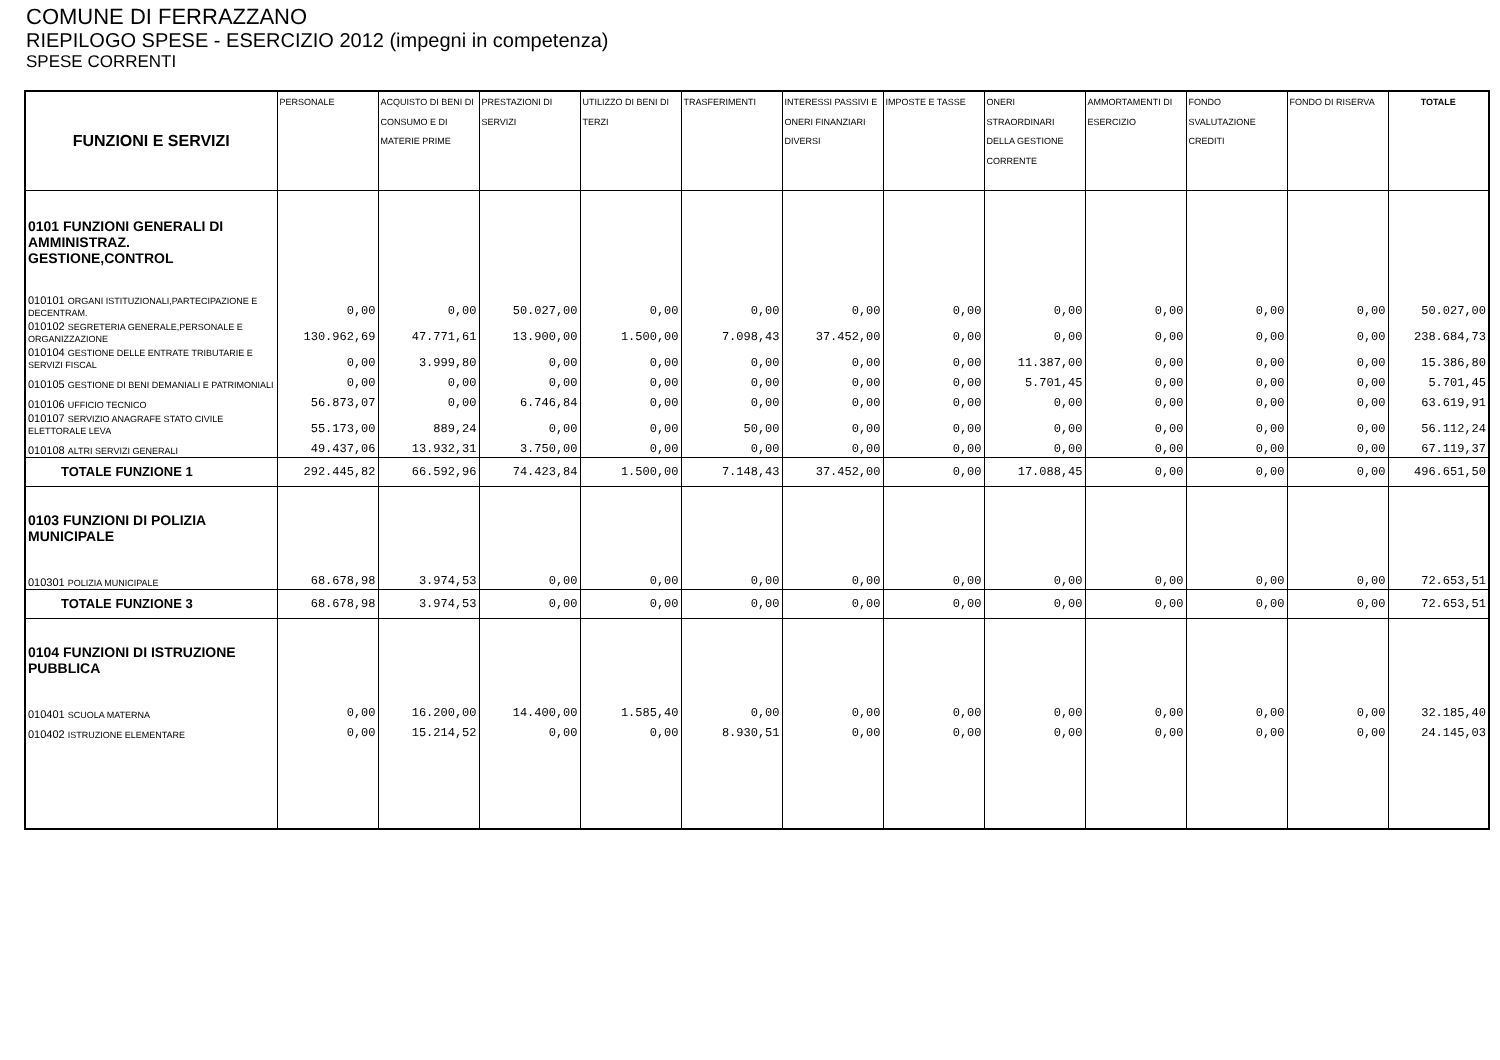COMUNE DI FERRAZZANO
RIEPILOGO SPESE - ESERCIZIO 2012 (impegni in competenza)
SPESE CORRENTI
| FUNZIONI E SERVIZI | PERSONALE | ACQUISTO DI BENI DI CONSUMO E DI MATERIE PRIME | PRESTAZIONI DI SERVIZI | UTILIZZO DI BENI DI TERZI | TRASFERIMENTI | INTERESSI PASSIVI E ONERI FINANZIARI DIVERSI | IMPOSTE E TASSE | ONERI STRAORDINARI DELLA GESTIONE CORRENTE | AMMORTAMENTI DI ESERCIZIO | FONDO SVALUTAZIONE CREDITI | FONDO DI RISERVA | TOTALE |
| --- | --- | --- | --- | --- | --- | --- | --- | --- | --- | --- | --- | --- |
| 0101 FUNZIONI GENERALI DI AMMINISTRAZ. GESTIONE,CONTROL | | | | | | | | | | | | |
| 010101 ORGANI ISTITUZIONALI,PARTECIPAZIONE E DECENTRAM. | 0,00 | 0,00 | 50.027,00 | 0,00 | 0,00 | 0,00 | 0,00 | 0,00 | 0,00 | 0,00 | 0,00 | 50.027,00 |
| 010102 SEGRETERIA GENERALE,PERSONALE E ORGANIZZAZIONE | 130.962,69 | 47.771,61 | 13.900,00 | 1.500,00 | 7.098,43 | 37.452,00 | 0,00 | 0,00 | 0,00 | 0,00 | 0,00 | 238.684,73 |
| 010104 GESTIONE DELLE ENTRATE TRIBUTARIE E SERVIZI FISCAL | 0,00 | 3.999,80 | 0,00 | 0,00 | 0,00 | 0,00 | 0,00 | 11.387,00 | 0,00 | 0,00 | 0,00 | 15.386,80 |
| 010105 GESTIONE DI BENI DEMANIALI E PATRIMONIALI | 0,00 | 0,00 | 0,00 | 0,00 | 0,00 | 0,00 | 0,00 | 5.701,45 | 0,00 | 0,00 | 0,00 | 5.701,45 |
| 010106 UFFICIO TECNICO | 56.873,07 | 0,00 | 6.746,84 | 0,00 | 0,00 | 0,00 | 0,00 | 0,00 | 0,00 | 0,00 | 0,00 | 63.619,91 |
| 010107 SERVIZIO ANAGRAFE STATO CIVILE ELETTORALE LEVA | 55.173,00 | 889,24 | 0,00 | 0,00 | 50,00 | 0,00 | 0,00 | 0,00 | 0,00 | 0,00 | 0,00 | 56.112,24 |
| 010108 ALTRI SERVIZI GENERALI | 49.437,06 | 13.932,31 | 3.750,00 | 0,00 | 0,00 | 0,00 | 0,00 | 0,00 | 0,00 | 0,00 | 0,00 | 67.119,37 |
| TOTALE FUNZIONE 1 | 292.445,82 | 66.592,96 | 74.423,84 | 1.500,00 | 7.148,43 | 37.452,00 | 0,00 | 17.088,45 | 0,00 | 0,00 | 0,00 | 496.651,50 |
| 0103 FUNZIONI DI POLIZIA MUNICIPALE | | | | | | | | | | | | |
| 010301 POLIZIA MUNICIPALE | 68.678,98 | 3.974,53 | 0,00 | 0,00 | 0,00 | 0,00 | 0,00 | 0,00 | 0,00 | 0,00 | 0,00 | 72.653,51 |
| TOTALE FUNZIONE 3 | 68.678,98 | 3.974,53 | 0,00 | 0,00 | 0,00 | 0,00 | 0,00 | 0,00 | 0,00 | 0,00 | 0,00 | 72.653,51 |
| 0104 FUNZIONI DI ISTRUZIONE PUBBLICA | | | | | | | | | | | | |
| 010401 SCUOLA MATERNA | 0,00 | 16.200,00 | 14.400,00 | 1.585,40 | 0,00 | 0,00 | 0,00 | 0,00 | 0,00 | 0,00 | 0,00 | 32.185,40 |
| 010402 ISTRUZIONE ELEMENTARE | 0,00 | 15.214,52 | 0,00 | 0,00 | 8.930,51 | 0,00 | 0,00 | 0,00 | 0,00 | 0,00 | 0,00 | 24.145,03 |